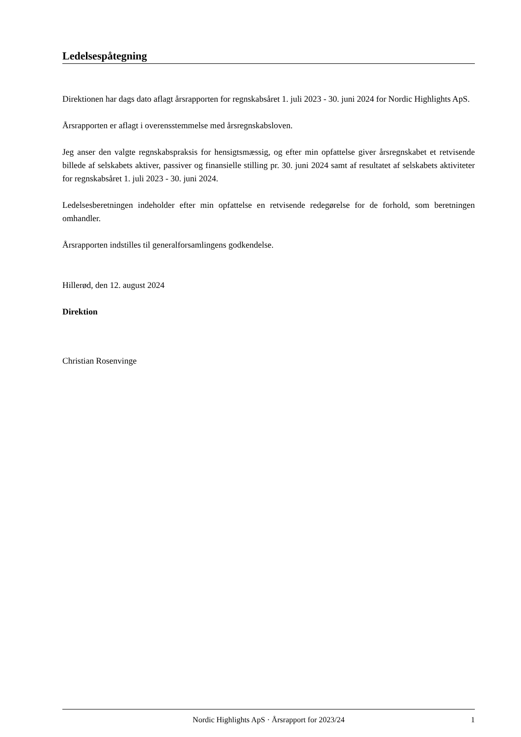Ledelsespåtegning
Direktionen har dags dato aflagt årsrapporten for regnskabsåret 1. juli 2023 - 30. juni 2024 for Nordic Highlights ApS.
Årsrapporten er aflagt i overensstemmelse med årsregnskabsloven.
Jeg anser den valgte regnskabspraksis for hensigtsmæssig, og efter min opfattelse giver årsregnskabet et retvisende billede af selskabets aktiver, passiver og finansielle stilling pr. 30. juni 2024 samt af resultatet af selskabets aktiviteter for regnskabsåret 1. juli 2023 - 30. juni 2024.
Ledelsesberetningen indeholder efter min opfattelse en retvisende redegørelse for de forhold, som beretningen omhandler.
Årsrapporten indstilles til generalforsamlingens godkendelse.
Hillerød, den 12. august 2024
Direktion
Christian Rosenvinge
Nordic Highlights ApS · Årsrapport for 2023/24 1